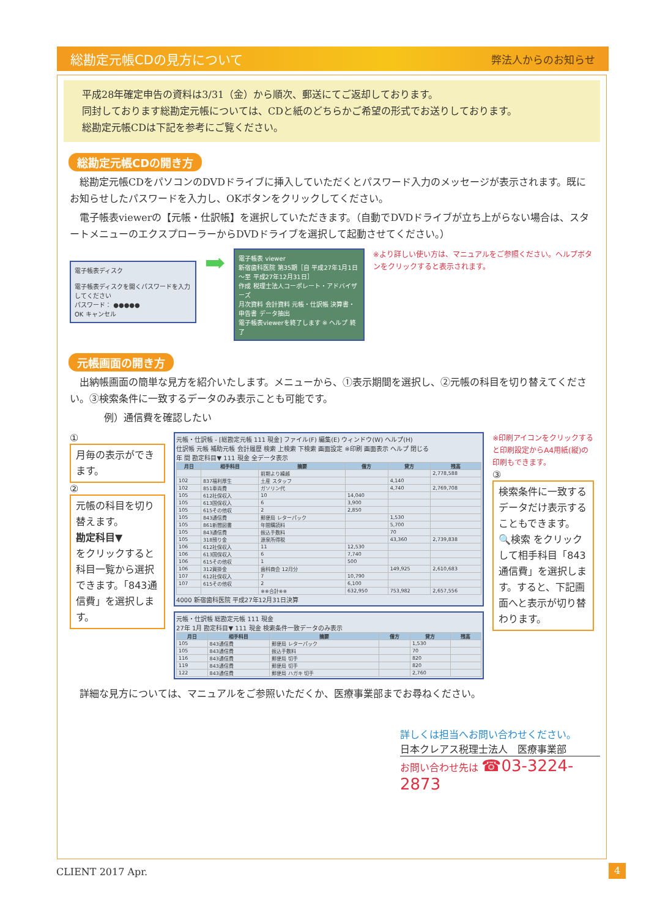総勘定元帳CDの見方について 弊法人からのお知らせ
平成28年確定申告の資料は3/31（金）から順次、郵送にてご返却しております。
同封しております総勘定元帳については、CDと紙のどちらかご希望の形式でお送りしております。
総勘定元帳CDは下記を参考にご覧ください。
総勘定元帳CDの開き方
総勘定元帳CDをパソコンのDVDドライブに挿入していただくとパスワード入力のメッセージが表示されます。既にお知らせしたパスワードを入力し、OKボタンをクリックしてください。
電子帳表viewerの【元帳・仕訳帳】を選択していただきます。（自動でDVDドライブが立ち上がらない場合は、スタートメニューのエクスプローラーからDVDドライブを選択して起動させてください。）
電子帳表ディスク
電子帳表ディスクを開くパスワードを入力してください
パスワード： ●●●●●
OK キャンセル
➡
電子帳表 viewer
新宿歯科医院 第35期［自 平成27年1月1日～至 平成27年12月31日］
作成 税理士法人コーポレート・アドバイザーズ
月次資料 会計資料 元帳・仕訳帳 決算書・申告書 データ抽出
電子帳表viewerを終了します ※ ヘルプ 終了
※より詳しい使い方は、マニュアルをご参照ください。ヘルプボタンをクリックすると表示されます。
元帳画面の開き方
出納帳画面の簡単な見方を紹介いたします。メニューから、①表示期間を選択し、②元帳の科目を切り替えてください。③検索条件に一致するデータのみ表示ことも可能です。
例）通信費を確認したい
①
月毎の表示ができます。
②
元帳の科目を切り替えます。
勘定科目▼
をクリックすると科目一覧から選択できます。「843通信費」を選択します。
元帳・仕訳帳 - [総勘定元帳 111 現金] ファイル(F) 編集(E) ウィンドウ(W) ヘルプ(H)
仕訳帳 元帳 補助元帳 会計履歴 検索 上検索 下検索 画面設定 ※印刷 画面表示 ヘルプ 閉じる
年 間 勘定科目▼ 111 現金 全データ表示
| 月日 | 相手科目 | 摘要 | 借方 | 貸方 | 残高 |
| --- | --- | --- | --- | --- | --- |
| | | 前期より繰越 | | | 2,778,588 |
| 102 | 837福利厚生 | 土産 スタッフ | | 4,140 | |
| 102 | 851車両費 | ガソリン代 | | 4,740 | 2,769,708 |
| 105 | 612社保収入 | 10 | 14,040 | | |
| 105 | 613国保収入 | 6 | 3,900 | | |
| 105 | 615その他収 | 2 | 2,850 | | |
| 105 | 843通信費 | 郵便局 レターパック | | 1,530 | |
| 105 | 861新聞図書 | 年間購読料 | | 5,700 | |
| 105 | 843通信費 | 振込手数料 | | 70 | |
| 105 | 318預り金 | 源泉所得税 | | 43,360 | 2,739,838 |
| 106 | 612社保収入 | 11 | 12,530 | | |
| 106 | 613国保収入 | 6 | 7,740 | | |
| 106 | 615その他収 | 1 | 500 | | |
| 106 | 312買掛金 | 歯科商会 12月分 | | 149,925 | 2,610,683 |
| 107 | 612社保収入 | 7 | 10,790 | | |
| 107 | 615その他収 | 2 | 6,100 | | |
| | | ※※合計※※ | 632,950 | 753,982 | 2,657,556 |
4000 新宿歯科医院 平成27年12月31日決算
元帳・仕訳帳 総勘定元帳 111 現金
27年 1月 勘定科目▼ 111 現金 検索条件一致データのみ表示
| 月日 | 相手科目 | 摘要 | 借方 | 貸方 | 残高 |
| --- | --- | --- | --- | --- | --- |
| 105 | 843通信費 | 郵便局 レターパック | | 1,530 | |
| 105 | 843通信費 | 振込手数料 | | 70 | |
| 116 | 843通信費 | 郵便局 切手 | | 820 | |
| 119 | 843通信費 | 郵便局 切手 | | 820 | |
| 122 | 843通信費 | 郵便局 ハガキ 切手 | | 2,760 | |
※印刷アイコンをクリックすると印刷設定からA4用紙(縦)の印刷もできます。
③
検索条件に一致するデータだけ表示することもできます。
🔍検索 をクリックして相手科目「843通信費」を選択します。すると、下記画面へと表示が切り替わります。
詳細な見方については、マニュアルをご参照いただくか、医療事業部までお尋ねください。
詳しくは担当へお問い合わせください。
日本クレアス税理士法人　医療事業部
お問い合わせ先は ☎03-3224-2873
CLIENT 2017 Apr. 4